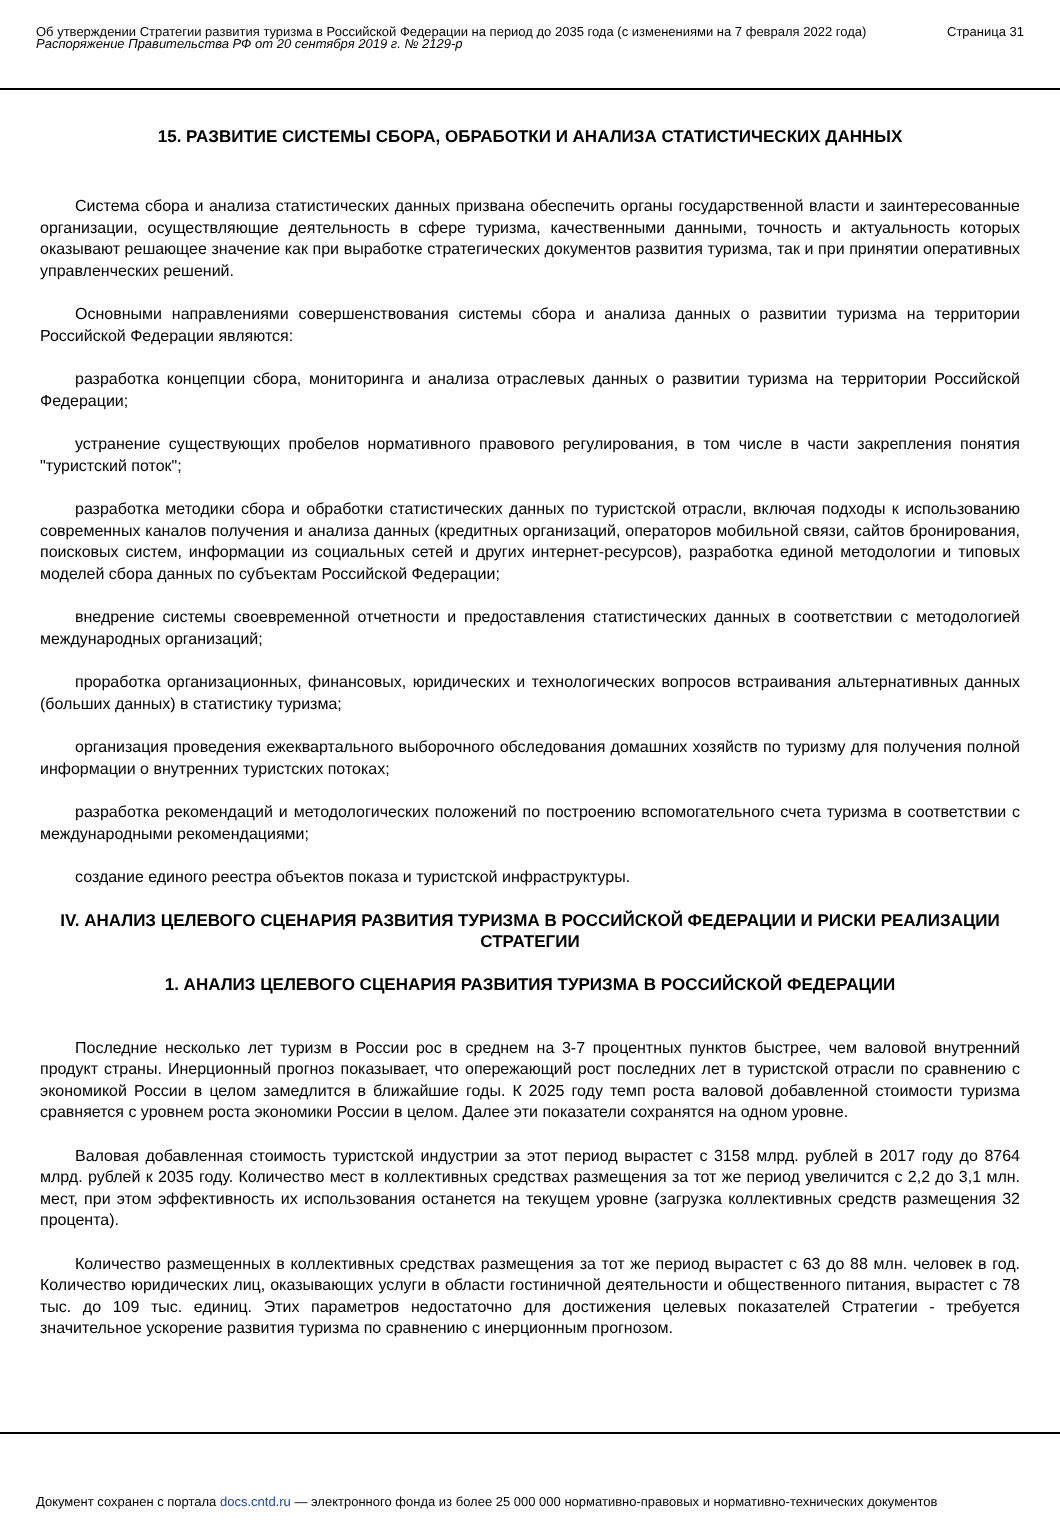Об утверждении Стратегии развития туризма в Российской Федерации на период до 2035 года (с изменениями на 7 февраля 2022 года)
Распоряжение Правительства РФ от 20 сентября 2019 г. № 2129-р
Страница 31
15. РАЗВИТИЕ СИСТЕМЫ СБОРА, ОБРАБОТКИ И АНАЛИЗА СТАТИСТИЧЕСКИХ ДАННЫХ
Система сбора и анализа статистических данных призвана обеспечить органы государственной власти и заинтересованные организации, осуществляющие деятельность в сфере туризма, качественными данными, точность и актуальность которых оказывают решающее значение как при выработке стратегических документов развития туризма, так и при принятии оперативных управленческих решений.
Основными направлениями совершенствования системы сбора и анализа данных о развитии туризма на территории Российской Федерации являются:
разработка концепции сбора, мониторинга и анализа отраслевых данных о развитии туризма на территории Российской Федерации;
устранение существующих пробелов нормативного правового регулирования, в том числе в части закрепления понятия "туристский поток";
разработка методики сбора и обработки статистических данных по туристской отрасли, включая подходы к использованию современных каналов получения и анализа данных (кредитных организаций, операторов мобильной связи, сайтов бронирования, поисковых систем, информации из социальных сетей и других интернет-ресурсов), разработка единой методологии и типовых моделей сбора данных по субъектам Российской Федерации;
внедрение системы своевременной отчетности и предоставления статистических данных в соответствии с методологией международных организаций;
проработка организационных, финансовых, юридических и технологических вопросов встраивания альтернативных данных (больших данных) в статистику туризма;
организация проведения ежеквартального выборочного обследования домашних хозяйств по туризму для получения полной информации о внутренних туристских потоках;
разработка рекомендаций и методологических положений по построению вспомогательного счета туризма в соответствии с международными рекомендациями;
создание единого реестра объектов показа и туристской инфраструктуры.
IV. АНАЛИЗ ЦЕЛЕВОГО СЦЕНАРИЯ РАЗВИТИЯ ТУРИЗМА В РОССИЙСКОЙ ФЕДЕРАЦИИ И РИСКИ РЕАЛИЗАЦИИ СТРАТЕГИИ
1. АНАЛИЗ ЦЕЛЕВОГО СЦЕНАРИЯ РАЗВИТИЯ ТУРИЗМА В РОССИЙСКОЙ ФЕДЕРАЦИИ
Последние несколько лет туризм в России рос в среднем на 3-7 процентных пунктов быстрее, чем валовой внутренний продукт страны. Инерционный прогноз показывает, что опережающий рост последних лет в туристской отрасли по сравнению с экономикой России в целом замедлится в ближайшие годы. К 2025 году темп роста валовой добавленной стоимости туризма сравняется с уровнем роста экономики России в целом. Далее эти показатели сохранятся на одном уровне.
Валовая добавленная стоимость туристской индустрии за этот период вырастет с 3158 млрд. рублей в 2017 году до 8764 млрд. рублей к 2035 году. Количество мест в коллективных средствах размещения за тот же период увеличится с 2,2 до 3,1 млн. мест, при этом эффективность их использования останется на текущем уровне (загрузка коллективных средств размещения 32 процента).
Количество размещенных в коллективных средствах размещения за тот же период вырастет с 63 до 88 млн. человек в год. Количество юридических лиц, оказывающих услуги в области гостиничной деятельности и общественного питания, вырастет с 78 тыс. до 109 тыс. единиц. Этих параметров недостаточно для достижения целевых показателей Стратегии - требуется значительное ускорение развития туризма по сравнению с инерционным прогнозом.
Документ сохранен с портала docs.cntd.ru — электронного фонда из более 25 000 000 нормативно-правовых и нормативно-технических документов